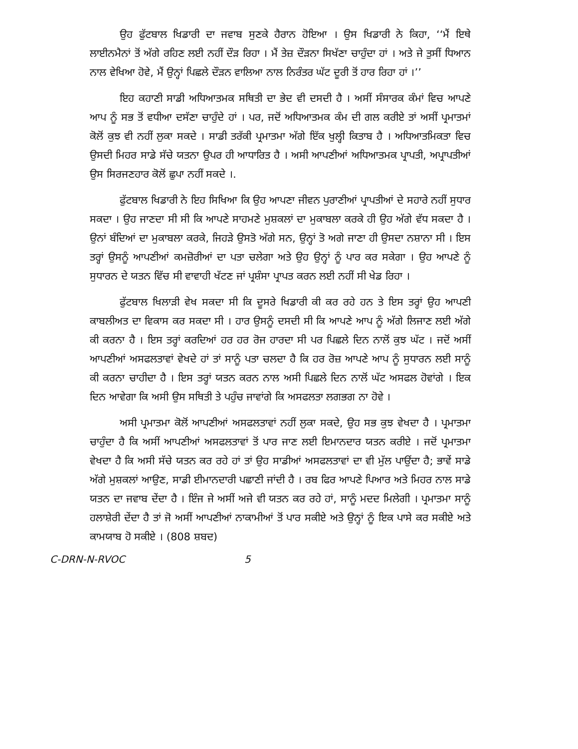ਉਹ ਫੁੱਟਬਾਲ ਖਿਡਾਰੀ ਦਾ ਜਵਾਬ ਸੁਣਕੇ ਹੈਰਾਨ ਹੋਇਆ । ਉਸ ਖਿਡਾਰੀ ਨੇ ਕਿਹਾ, ‘‘ਮੈਂ ਇਥੇ ਲਾਈਨਮੈਨਾਂ ਤੋਂ ਅੱਗੇ ਰਹਿਣ ਲਈ ਨਹੀਂ ਦੌੜ ਰਿਹਾ । ਮੈਂ ਤੇਜ਼ ਦੌੜਨਾ ਸਿਖੱਣਾ ਚਾਹੁੰਦਾ ਹਾਂ । ਅਤੇ ਜੇ ਤੁਸੀਂ ਧਿਆਨ ਨਾਲ ਵੇਖਿਆ ਹੋਵੇ, ਮੈਂ ਉਨ੍ਹਾਂ ਪਿਛਲੇ ਦੌੜਨ ਵਾਲਿਆ ਨਾਲ ਨਿਰੰਤਰ ਘੱਟ ਦੂਰੀ ਤੋਂ ਹਾਰ ਰਿਹਾ ਹਾਂ ।’’
ਇਹ ਕਹਾਣੀ ਸਾਡੀ ਅਧਿਆਤਮਕ ਸਥਿਤੀ ਦਾ ਭੇਦ ਵੀ ਦਸਦੀ ਹੈ । ਅਸੀਂ ਸੰਸਾਰਕ ਕੰਮਾਂ ਵਿਚ ਆਪਣੇ ਆਪ ਨੂੰ ਸਭ ਤੋਂ ਵਧੀਆ ਦਸੱਣਾ ਚਾਹੁੰਦੇ ਹਾਂ । ਪਰ, ਜਦੋਂ ਅਧਿਆਤਮਕ ਕੰਮ ਦੀ ਗਲ ਕਰੀਏ ਤਾਂ ਅਸੀਂ ਪ੍ਰਮਾਤਮਾਂ ਕੋਲੋਂ ਕੁਝ ਵੀ ਨਹੀਂ ਲੁਕਾ ਸਕਦੇ । ਸਾਡੀ ਤਰੱਕੀ ਪ੍ਰਮਾਤਮਾ ਅੱਗੇ ਇੱਕ ਖੁਲ੍ਹੀ ਕਿਤਾਬ ਹੈ । ਅਧਿਆਤਮਿਕਤਾ ਵਿਚ ਉਸਦੀ ਮਿਹਰ ਸਾਡੇ ਸੱਚੇ ਯਤਨਾ ਉਪਰ ਹੀ ਆਧਾਰਿਤ ਹੈ । ਅਸੀ ਆਪਣੀਆਂ ਅਧਿਆਤਮਕ ਪ੍ਰਾਪਤੀ, ਅਪ੍ਰਾਪਤੀਆਂ ਉਸ ਸਿਰਜਣਹਾਰ ਕੋਲੋਂ ਛੁਪਾ ਨਹੀਂ ਸਕਦੇ ।.
ਫੁੱਟਬਾਲ ਖਿਡਾਰੀ ਨੇ ਇਹ ਸਿਖਿਆ ਕਿ ਉਹ ਆਪਣਾ ਜੀਵਨ ਪੁਰਾਣੀਆਂ ਪ੍ਰਾਪਤੀਆਂ ਦੇ ਸਹਾਰੇ ਨਹੀਂ ਸੁਧਾਰ ਸਕਦਾ । ਉਹ ਜਾਣਦਾ ਸੀ ਸੀ ਕਿ ਆਪਣੇ ਸਾਹਮਣੇ ਮੁਸ਼ਕਲਾਂ ਦਾ ਮੁਕਾਬਲਾ ਕਰਕੇ ਹੀ ਉਹ ਅੱਗੇ ਵੱਧ ਸਕਦਾ ਹੈ । ਉਨਾਂ ਬੰਦਿਆਂ ਦਾ ਮੁਕਾਬਲਾ ਕਰਕੇ, ਜਿਹੜੇ ਉਸਤੋ ਅੱਗੇ ਸਨ, ਉਨ੍ਹਾਂ ਤੋ ਅਗੇ ਜਾਣਾ ਹੀ ਉਸਦਾ ਨਸ਼ਾਨਾ ਸੀ । ਇਸ ਤਰ੍ਹਾਂ ਉਸਨੂੰ ਆਪਣੀਆਂ ਕਮਜ਼ੋਰੀਆਂ ਦਾ ਪਤਾ ਚਲੇਗਾ ਅਤੇ ਉਹ ਉਨ੍ਹਾਂ ਨੂੰ ਪਾਰ ਕਰ ਸਕੇਗਾ । ਉਹ ਆਪਣੇ ਨੂੰ ਸੁਧਾਰਨ ਦੇ ਯਤਨ ਵਿੱਚ ਸੀ ਵਾਵਾਹੀ ਖੱਟਣ ਜਾਂ ਪ੍ਰਸ਼ੰਸਾ ਪ੍ਰਾਪਤ ਕਰਨ ਲਈ ਨਹੀਂ ਸੀ ਖੇਡ ਰਿਹਾ ।
ਫੁੱਟਬਾਲ ਖਿਲਾੜੀ ਵੇਖ ਸਕਦਾ ਸੀ ਕਿ ਦੂਸਰੇ ਖਿਡਾਰੀ ਕੀ ਕਰ ਰਹੇ ਹਨ ਤੇ ਇਸ ਤਰ੍ਹਾਂ ਉਹ ਆਪਣੀ ਕਾਬਲੀਅਤ ਦਾ ਵਿਕਾਸ ਕਰ ਸਕਦਾ ਸੀ । ਹਾਰ ਉਸਨੂੰ ਦਸਦੀ ਸੀ ਕਿ ਆਪਣੇ ਆਪ ਨੂੰ ਅੱਗੇ ਲਿਜਾਣ ਲਈ ਅੱਗੇ ਕੀ ਕਰਨਾ ਹੈ । ਇਸ ਤਰ੍ਹਾਂ ਕਰਦਿਆਂ ਹਰ ਹਰ ਰੋਜ ਹਾਰਦਾ ਸੀ ਪਰ ਪਿਛਲੇ ਦਿਨ ਨਾਲੋਂ ਕੁਝ ਘੱਟ । ਜਦੋਂ ਅਸੀਂ ਆਪਣੀਆਂ ਅਸਫਲਤਾਵਾਂ ਵੇਖਦੇ ਹਾਂ ਤਾਂ ਸਾਨੂੰ ਪਤਾ ਚਲਦਾ ਹੈ ਕਿ ਹਰ ਰੋਜ਼ ਆਪਣੇ ਆਪ ਨੂੰ ਸੁਧਾਰਨ ਲਈ ਸਾਨੂੰ ਕੀ ਕਰਨਾ ਚਾਹੀਦਾ ਹੈ । ਇਸ ਤਰ੍ਹਾਂ ਯਤਨ ਕਰਨ ਨਾਲ ਅਸੀ ਪਿਛਲੇ ਦਿਨ ਨਾਲੋਂ ਘੱਟ ਅਸਫਲ ਹੋਵਾਂਗੇ । ਇਕ ਦਿਨ ਆਵੇਗਾ ਕਿ ਅਸੀ ਉਸ ਸਥਿਤੀ ਤੇ ਪਹੁੰਚ ਜਾਵਾਂਗੇ ਕਿ ਅਸਫਲਤਾ ਲਗਭਗ ਨਾ ਹੋਵੇ ।
ਅਸੀ ਪ੍ਰਮਾਤਮਾ ਕੋਲੋਂ ਆਪਣੀਆਂ ਅਸਫਲਤਾਵਾਂ ਨਹੀਂ ਲੁਕਾ ਸਕਦੇ, ਉਹ ਸਭ ਕੁਝ ਵੇਖਦਾ ਹੈ । ਪ੍ਰਮਾਤਮਾ ਚਾਹੁੰਦਾ ਹੈ ਕਿ ਅਸੀਂ ਆਪਣੀਆਂ ਅਸਫਲਤਾਵਾਂ ਤੋਂ ਪਾਰ ਜਾਣ ਲਈ ਇਮਾਨਦਾਰ ਯਤਨ ਕਰੀਏ । ਜਦੋਂ ਪ੍ਰਮਾਤਮਾ ਵੇਖਦਾ ਹੈ ਕਿ ਅਸੀ ਸੱਚੇ ਯਤਨ ਕਰ ਰਹੇ ਹਾਂ ਤਾਂ ਉਹ ਸਾਡੀਆਂ ਅਸਫਲਤਾਵਾਂ ਦਾ ਵੀ ਮੁੱਲ ਪਾਉਂਦਾ ਹੈ; ਭਾਵੇਂ ਸਾਡੇ ਅੱਗੇ ਮੁਸ਼ਕਲਾਂ ਆਉਣ, ਸਾਡੀ ਈਮਾਨਦਾਰੀ ਪਛਾਣੀ ਜਾਂਦੀ ਹੈ । ਰਬ ਫਿਰ ਆਪਣੇ ਪਿਆਰ ਅਤੇ ਮਿਹਰ ਨਾਲ ਸਾਡੇ ਯਤਨ ਦਾ ਜਵਾਬ ਦੇਂਦਾ ਹੈ । ਇੰਜ ਜੇ ਅਸੀਂ ਅਜੇ ਵੀ ਯਤਨ ਕਰ ਰਹੇ ਹਾਂ, ਸਾਨੂੰ ਮਦਦ ਮਿਲੇਗੀ । ਪ੍ਰਮਾਤਮਾ ਸਾਨੂੰ ਹਲਾਸ਼ੇਰੀ ਦੇਂਦਾ ਹੈ ਤਾਂ ਜੋ ਅਸੀਂ ਆਪਣੀਆਂ ਨਾਕਾਮੀਆਂ ਤੋਂ ਪਾਰ ਸਕੀਏ ਅਤੇ ਉਨ੍ਹਾਂ ਨੂੰ ਇਕ ਪਾਸੇ ਕਰ ਸਕੀਏ ਅਤੇ ਕਾਮਯਾਬ ਹੋ ਸਕੀਏ । (808 ਸ਼ਬਦ)
C-DRN-N-RVOC 5